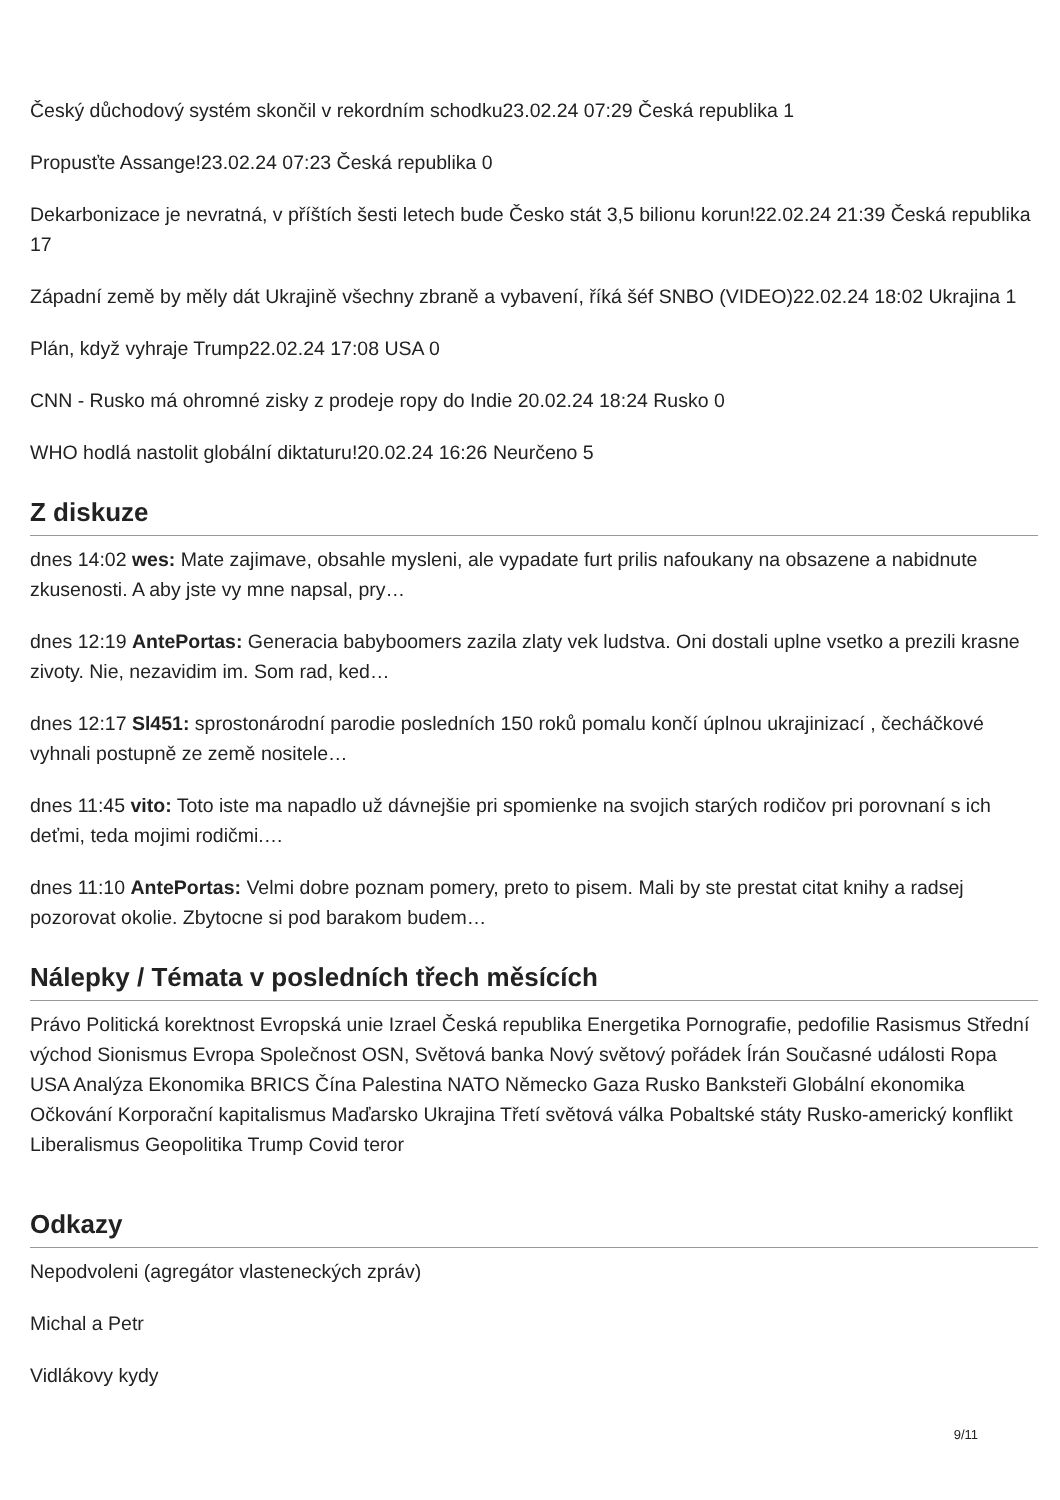Český důchodový systém skončil v rekordním schodku23.02.24 07:29 Česká republika 1
Propusťte Assange!23.02.24 07:23 Česká republika 0
Dekarbonizace je nevratná, v příštích šesti letech bude Česko stát 3,5 bilionu korun!22.02.24 21:39 Česká republika 17
Západní země by měly dát Ukrajině všechny zbraně a vybavení, říká šéf SNBO (VIDEO)22.02.24 18:02 Ukrajina 1
Plán, když vyhraje Trump22.02.24 17:08 USA 0
CNN - Rusko má ohromné zisky z prodeje ropy do Indie 20.02.24 18:24 Rusko 0
WHO hodlá nastolit globální diktaturu!20.02.24 16:26 Neurčeno 5
Z diskuze
dnes 14:02 wes: Mate zajimave, obsahle mysleni, ale vypadate furt prilis nafoukany na obsazene a nabidnute zkusenosti. A aby jste vy mne napsal, pry…
dnes 12:19 AntePortas: Generacia babyboomers zazila zlaty vek ludstva. Oni dostali uplne vsetko a prezili krasne zivoty. Nie, nezavidim im. Som rad, ked…
dnes 12:17 Sl451: sprostonárodní parodie posledních 150 roků pomalu končí úplnou ukrajinizací , čecháčkové vyhnali postupně ze země nositele…
dnes 11:45 vito: Toto iste ma napadlo už dávnejšie pri spomienke na svojich starých rodičov pri porovnaní s ich deťmi, teda mojimi rodičmi.…
dnes 11:10 AntePortas: Velmi dobre poznam pomery, preto to pisem. Mali by ste prestat citat knihy a radsej pozorovat okolie. Zbytocne si pod barakom budem…
Nálepky / Témata v posledních třech měsících
Právo Politická korektnost Evropská unie Izrael Česká republika Energetika Pornografie, pedofilie Rasismus Střední východ Sionismus Evropa Společnost OSN, Světová banka Nový světový pořádek Írán Současné události Ropa USA Analýza Ekonomika BRICS Čína Palestina NATO Německo Gaza Rusko Banksteři Globální ekonomika Očkování Korporační kapitalismus Maďarsko Ukrajina Třetí světová válka Pobaltské státy Rusko-americký konflikt Liberalismus Geopolitika Trump Covid teror
Odkazy
Nepodvoleni (agregátor vlasteneckých zpráv)
Michal a Petr
Vidlákovy kydy
9/11